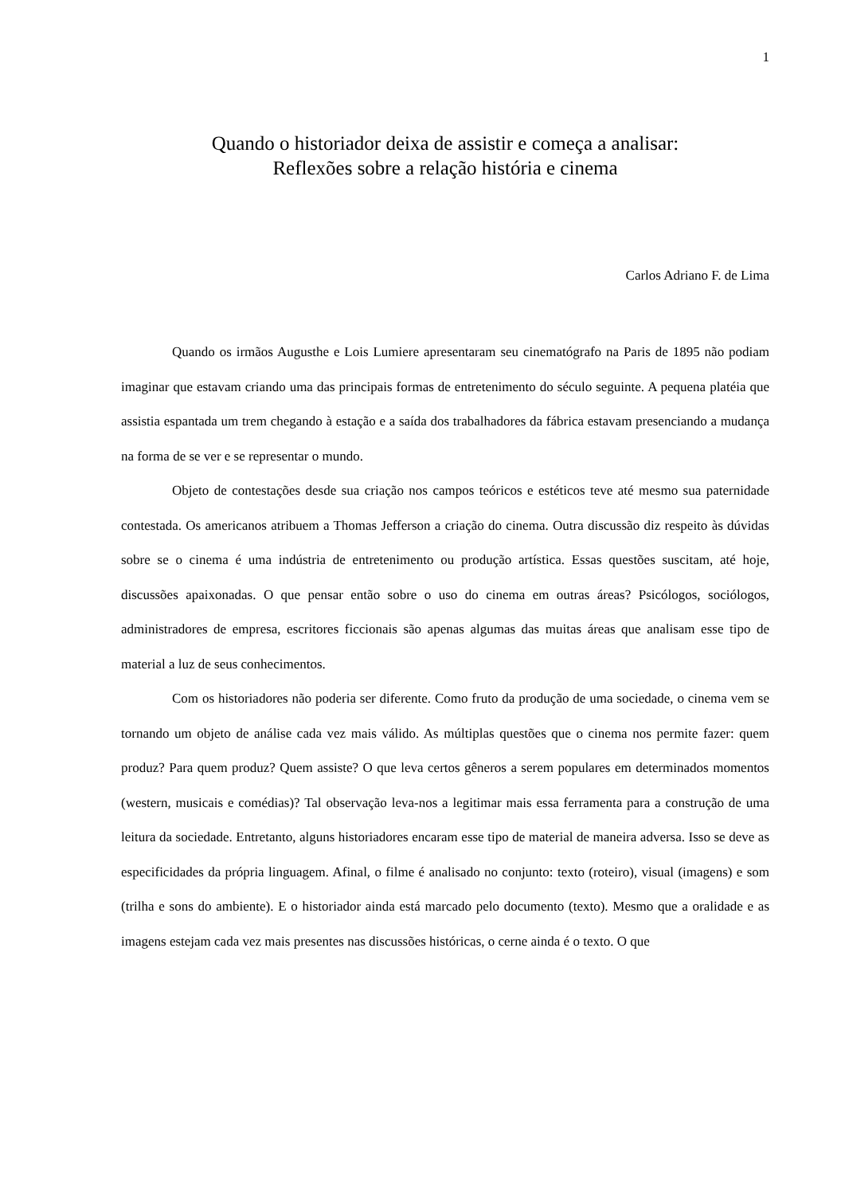1
Quando o historiador deixa de assistir e começa a analisar:
Reflexões sobre a relação história e cinema
Carlos Adriano F. de Lima
Quando os irmãos Augusthe e Lois Lumiere apresentaram seu cinematógrafo na Paris de 1895 não podiam imaginar que estavam criando uma das principais formas de entretenimento do século seguinte. A pequena platéia que assistia espantada um trem chegando à estação e a saída dos trabalhadores da fábrica estavam presenciando a mudança na forma de se ver e se representar o mundo.
Objeto de contestações desde sua criação nos campos teóricos e estéticos teve até mesmo sua paternidade contestada. Os americanos atribuem a Thomas Jefferson a criação do cinema. Outra discussão diz respeito às dúvidas sobre se o cinema é uma indústria de entretenimento ou produção artística. Essas questões suscitam, até hoje, discussões apaixonadas. O que pensar então sobre o uso do cinema em outras áreas? Psicólogos, sociólogos, administradores de empresa, escritores ficcionais são apenas algumas das muitas áreas que analisam esse tipo de material a luz de seus conhecimentos.
Com os historiadores não poderia ser diferente. Como fruto da produção de uma sociedade, o cinema vem se tornando um objeto de análise cada vez mais válido. As múltiplas questões que o cinema nos permite fazer: quem produz? Para quem produz? Quem assiste? O que leva certos gêneros a serem populares em determinados momentos (western, musicais e comédias)? Tal observação leva-nos a legitimar mais essa ferramenta para a construção de uma leitura da sociedade. Entretanto, alguns historiadores encaram esse tipo de material de maneira adversa. Isso se deve as especificidades da própria linguagem. Afinal, o filme é analisado no conjunto: texto (roteiro), visual (imagens) e som (trilha e sons do ambiente). E o historiador ainda está marcado pelo documento (texto). Mesmo que a oralidade e as imagens estejam cada vez mais presentes nas discussões históricas, o cerne ainda é o texto. O que